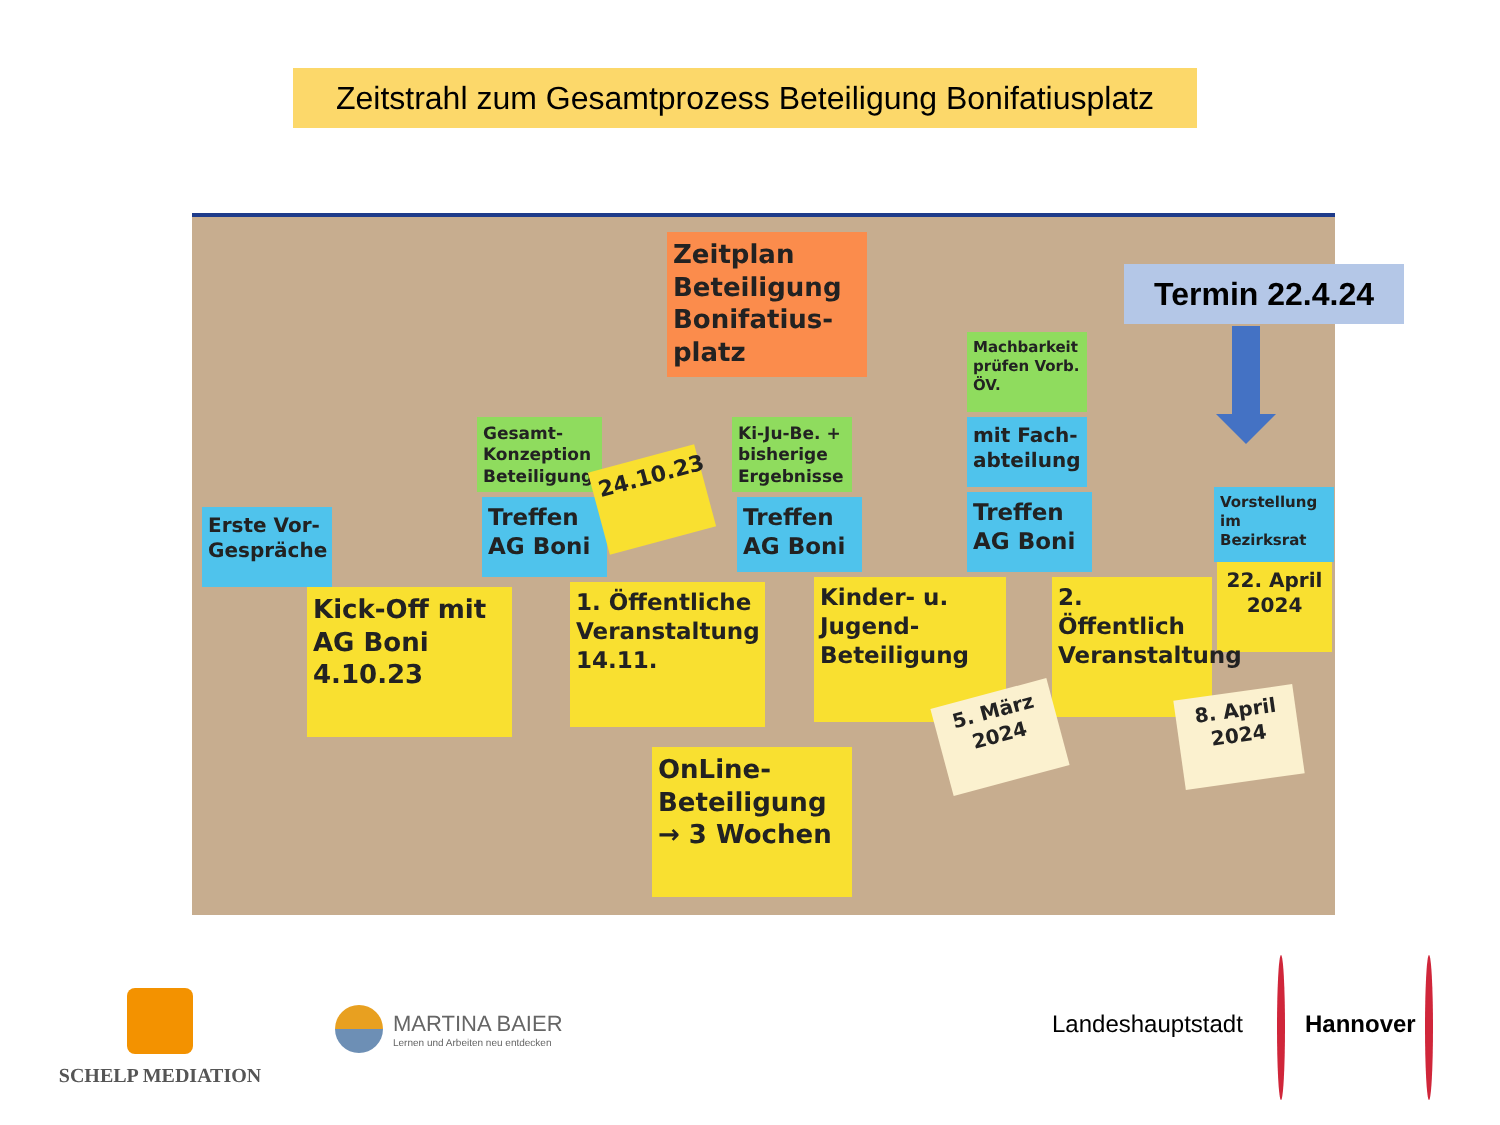Zeitstrahl zum Gesamtprozess Beteiligung Bonifatiusplatz
Zeitplan Beteiligung Bonifatius-platz
Machbarkeit prüfen Vorb. ÖV.
Gesamt-Konzeption Beteiligung
Ki-Ju-Be. + bisherige Ergebnisse
mit Fach-abteilung
Erste Vor-Gespräche
Treffen AG Boni
24.10.23
Treffen AG Boni
Treffen AG Boni
Vorstellung im Bezirksrat
22. April 2024
Kick-Off mit AG Boni 4.10.23
1. Öffentliche Veranstaltung 14.11.
Kinder- u. Jugend-Beteiligung
2. Öffentlich Veranstaltung
5. März 2024
8. April 2024
OnLine-Beteiligung → 3 Wochen
Termin 22.4.24
SCHELP MEDIATION
MARTINA BAIER
Lernen und Arbeiten neu entdecken
Landeshauptstadt Hannover